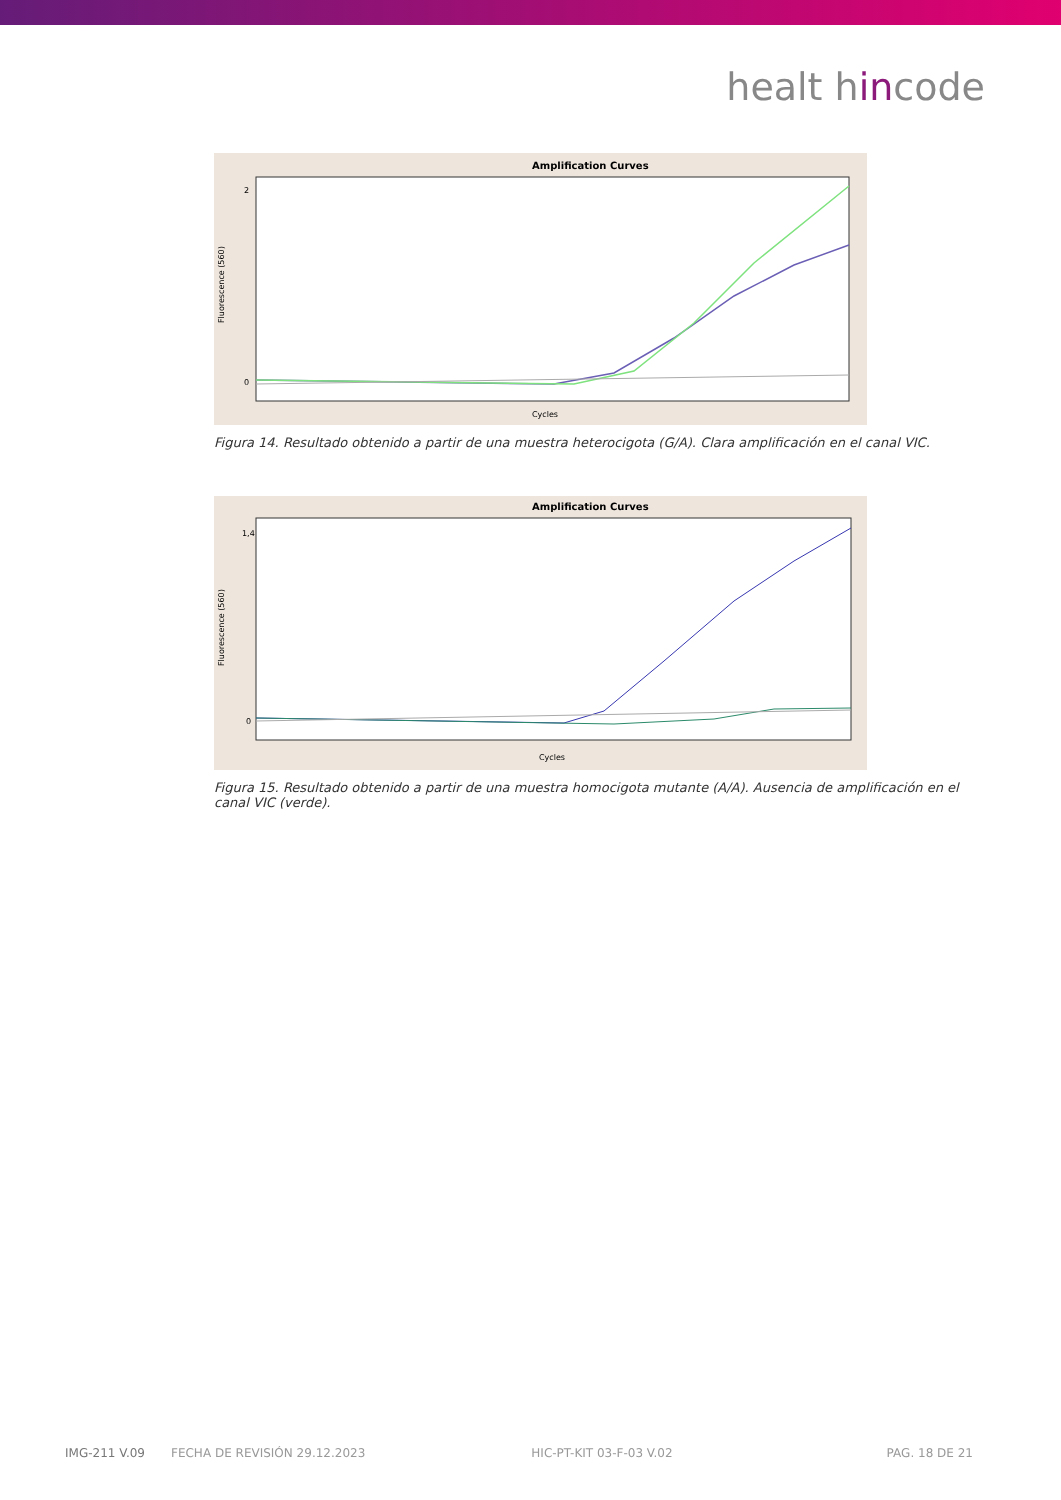healt hincode
Amplification Curves
Fluorescence (560)
2
0
Cycles
Figura 14. Resultado obtenido a partir de una muestra heterocigota (G/A). Clara amplificación en el canal VIC.
Amplification Curves
Fluorescence (560)
1,4
0
Cycles
Figura 15. Resultado obtenido a partir de una muestra homocigota mutante (A/A). Ausencia de amplificación en el canal VIC (verde).
IMG-211 V.09 FECHA DE REVISIÓN 29.12.2023 HIC-PT-KIT 03-F-03 V.02 PAG. 18 DE 21